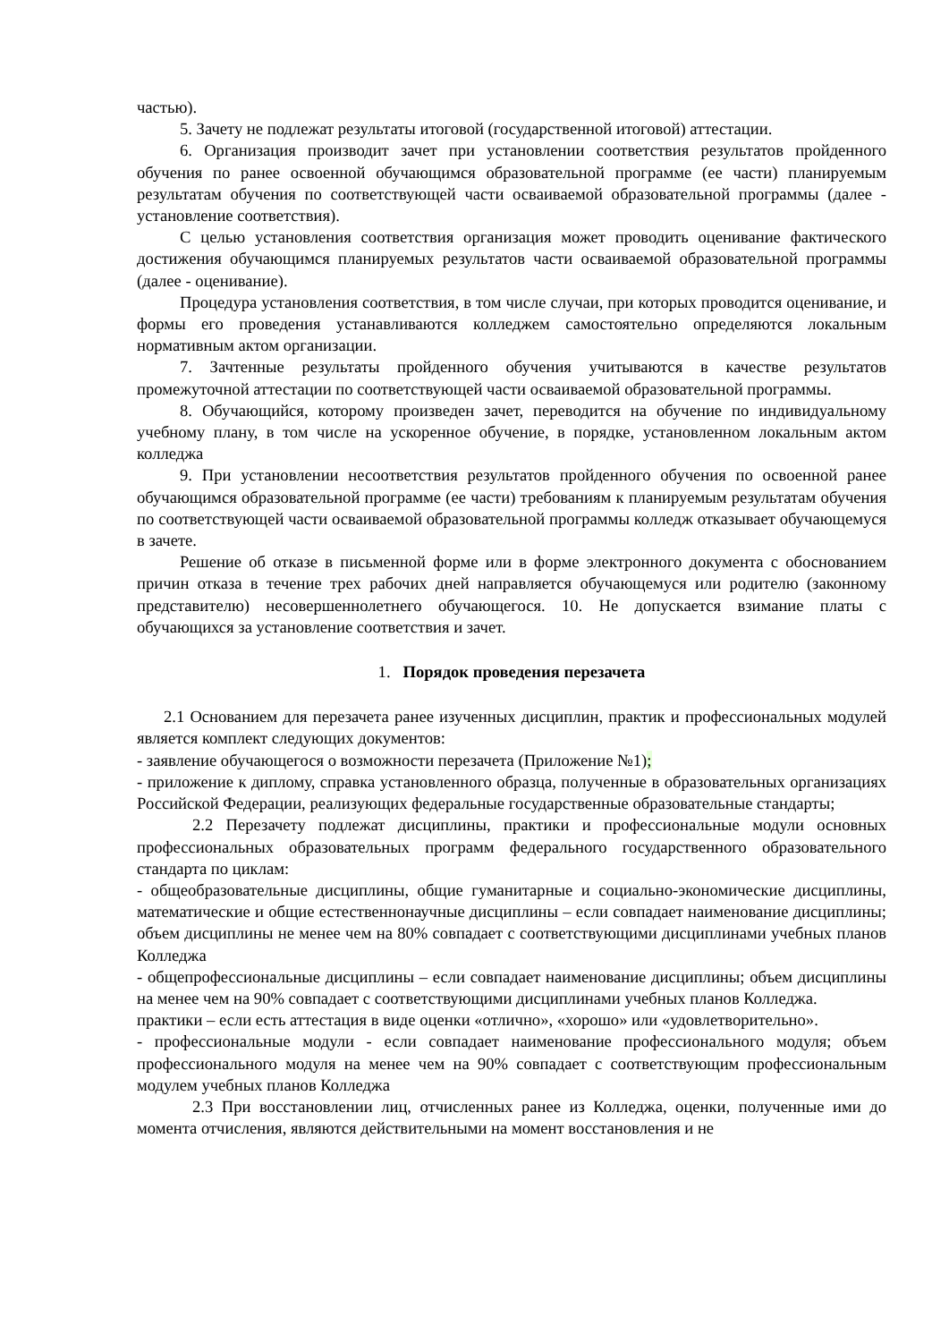частью).
5. Зачету не подлежат результаты итоговой (государственной итоговой) аттестации.
6. Организация производит зачет при установлении соответствия результатов пройденного обучения по ранее освоенной обучающимся образовательной программе (ее части) планируемым результатам обучения по соответствующей части осваиваемой образовательной программы (далее - установление соответствия).
С целью установления соответствия организация может проводить оценивание фактического достижения обучающимся планируемых результатов части осваиваемой образовательной программы (далее - оценивание).
Процедура установления соответствия, в том числе случаи, при которых проводится оценивание, и формы его проведения устанавливаются колледжем самостоятельно определяются локальным нормативным актом организации.
7. Зачтенные результаты пройденного обучения учитываются в качестве результатов промежуточной аттестации по соответствующей части осваиваемой образовательной программы.
8. Обучающийся, которому произведен зачет, переводится на обучение по индивидуальному учебному плану, в том числе на ускоренное обучение, в порядке, установленном локальным актом колледжа
9. При установлении несоответствия результатов пройденного обучения по освоенной ранее обучающимся образовательной программе (ее части) требованиям к планируемым результатам обучения по соответствующей части осваиваемой образовательной программы колледж отказывает обучающемуся в зачете.
Решение об отказе в письменной форме или в форме электронного документа с обоснованием причин отказа в течение трех рабочих дней направляется обучающемуся или родителю (законному представителю) несовершеннолетнего обучающегося. 10. Не допускается взимание платы с обучающихся за установление соответствия и зачет.
1. Порядок проведения перезачета
2.1 Основанием для перезачета ранее изученных дисциплин, практик и профессиональных модулей является комплект следующих документов:
- заявление обучающегося о возможности перезачета (Приложение №1);
- приложение к диплому, справка установленного образца, полученные в образовательных организациях Российской Федерации, реализующих федеральные государственные образовательные стандарты;
2.2 Перезачету подлежат дисциплины, практики и профессиональные модули основных профессиональных образовательных программ федерального государственного образовательного стандарта по циклам:
- общеобразовательные дисциплины, общие гуманитарные и социально-экономические дисциплины, математические и общие естественнонаучные дисциплины – если совпадает наименование дисциплины; объем дисциплины не менее чем на 80% совпадает с соответствующими дисциплинами учебных планов Колледжа
- общепрофессиональные дисциплины – если совпадает наименование дисциплины; объем дисциплины на менее чем на 90% совпадает с соответствующими дисциплинами учебных планов Колледжа.
практики – если есть аттестация в виде оценки «отлично», «хорошо» или «удовлетворительно».
- профессиональные модули - если совпадает наименование профессионального модуля; объем профессионального модуля на менее чем на 90% совпадает с соответствующим профессиональным модулем учебных планов Колледжа
2.3 При восстановлении лиц, отчисленных ранее из Колледжа, оценки, полученные ими до момента отчисления, являются действительными на момент восстановления и не